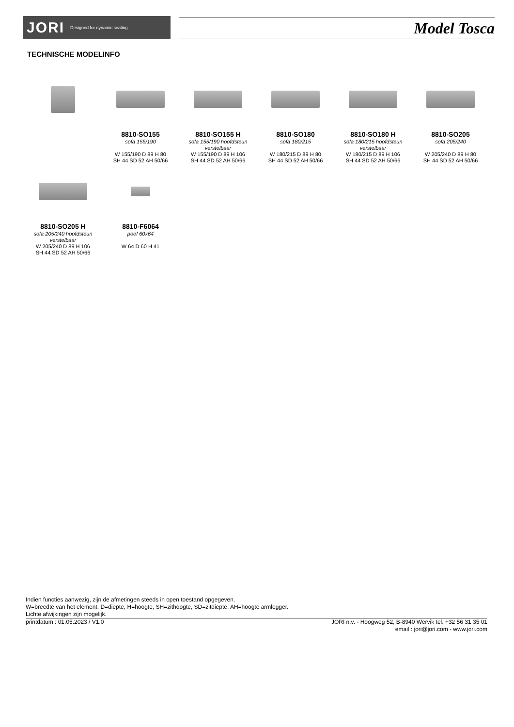JORI Designed for dynamic seating Model Tosca
TECHNISCHE MODELINFO
8810-SO155
sofa 155/190
W 155/190 D 89 H 80
SH 44 SD 52 AH 50/66
8810-SO155 H
sofa 155/190 hoofdsteun verstelbaar
W 155/190 D 89 H 106
SH 44 SD 52 AH 50/66
8810-SO180
sofa 180/215
W 180/215 D 89 H 80
SH 44 SD 52 AH 50/66
8810-SO180 H
sofa 180/215 hoofdsteun verstelbaar
W 180/215 D 89 H 106
SH 44 SD 52 AH 50/66
8810-SO205
sofa 205/240
W 205/240 D 89 H 80
SH 44 SD 52 AH 50/66
8810-SO205 H
sofa 205/240 hoofdsteun verstelbaar
W 205/240 D 89 H 106
SH 44 SD 52 AH 50/66
8810-F6064
poef 60x64
W 64 D 60 H 41
Indien functies aanwezig, zijn de afmetingen steeds in open toestand opgegeven.
W=breedte van het element, D=diepte, H=hoogte, SH=zithoogte, SD=zitdiepte, AH=hoogte armlegger.
Lichte afwijkingen zijn mogelijk.
printdatum : 01.05.2023 / V1.0 JORI n.v. - Hoogweg 52, B-8940 Wervik tel. +32 56 31 35 01
email : jori@jori.com - www.jori.com